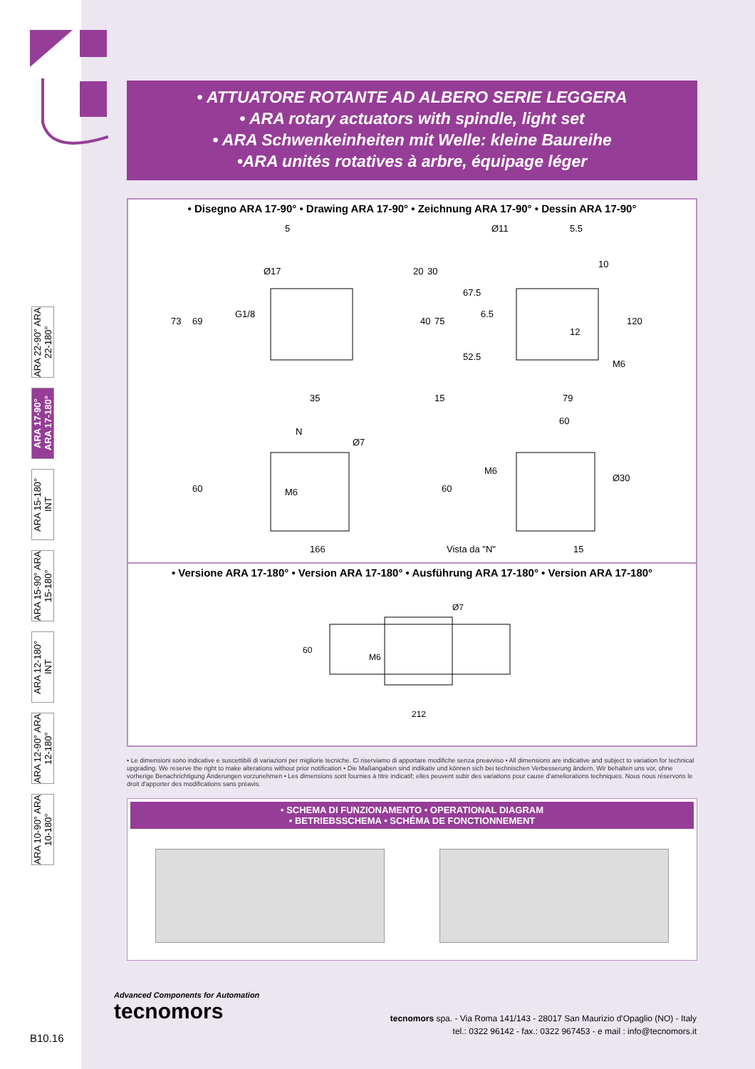ARA 22-90° ARA 22-180°
ARA 17-90° ARA 17-180°
ARA 15-180° INT
ARA 15-90° ARA 15-180°
ARA 12-180° INT
ARA 12-90° ARA 12-180°
ARA 10-90° ARA 10-180°
• ATTUATORE ROTANTE AD ALBERO SERIE LEGGERA
• ARA rotary actuators with spindle, light set
• ARA Schwenkeinheiten mit Welle: kleine Baureihe
•ARA unités rotatives à arbre, équipage léger
• Disegno ARA 17-90° • Drawing ARA 17-90° • Zeichnung ARA 17-90° • Dessin ARA 17-90°
5
Ø11
5.5
Ø17
73
69
G1/8
40
75
20
30
10
120
12
M6
67.5
6.5
52.5
35
15
79
60
N
Ø7
60
M6
M6
60
Ø30
166
Vista da "N"
15
• Versione ARA 17-180° • Version ARA 17-180° • Ausführung ARA 17-180° • Version ARA 17-180°
Ø7
60
M6
212
• Le dimensioni sono indicative e suscettibili di variazioni per migliorie tecniche. Ci riserviamo di apportare modifiche senza preavviso • All dimensions are indicative and subject to variation for technical upgrading. We reserve the right to make alterations without prior notification • Die Maßangaben sind indikativ und können sich bei technischen Verbesserung ändern. Wir behalten uns vor, ohne vorherige Benachrichtigung Änderungen vorzunehmen • Les dimensions sont fournies à titre indicatif; elles peuvent subir des variations pour cause d'ameliorations techniques. Nous nous réservons le droit d'apporter des modifications sans préavis.
• SCHEMA DI FUNZIONAMENTO • OPERATIONAL DIAGRAM
• BETRIEBSSCHEMA • SCHÉMA DE FONCTIONNEMENT
Advanced Components for Automation
tecnomors
tecnomors spa. - Via Roma 141/143 - 28017 San Maurizio d'Opaglio (NO) - Italy
tel.: 0322 96142 - fax.: 0322 967453 - e mail : info@tecnomors.it
B10.16